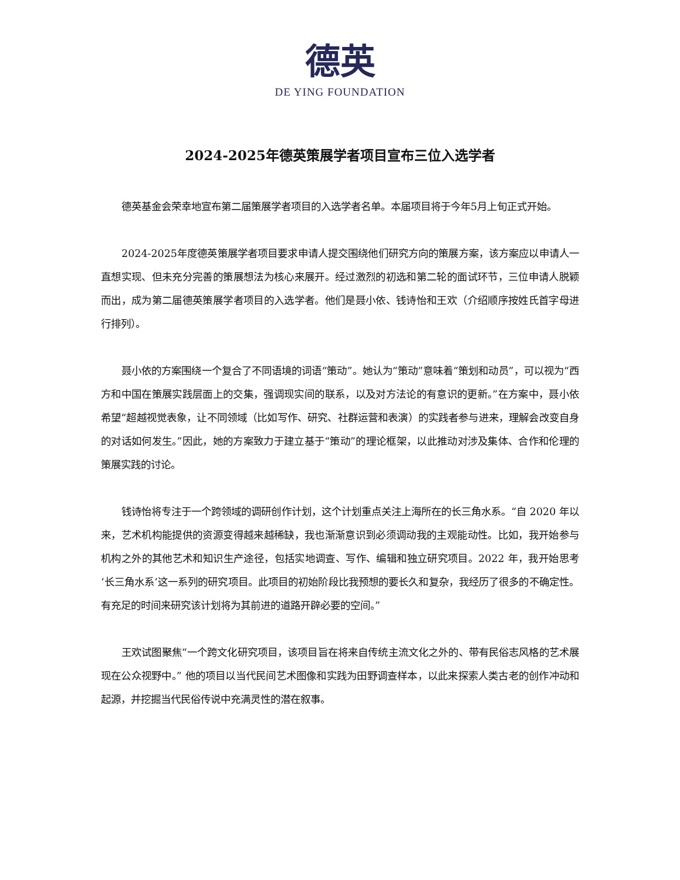德英
DE YING FOUNDATION
2024-2025年德英策展学者项目宣布三位入选学者
德英基金会荣幸地宣布第二届策展学者项目的入选学者名单。本届项目将于今年5月上旬正式开始。
2024-2025年度德英策展学者项目要求申请人提交围绕他们研究方向的策展方案，该方案应以申请人一直想实现、但未充分完善的策展想法为核心来展开。经过激烈的初选和第二轮的面试环节，三位申请人脱颖而出，成为第二届德英策展学者项目的入选学者。他们是聂小依、钱诗怡和王欢（介绍顺序按姓氏首字母进行排列）。
聂小依的方案围绕一个复合了不同语境的词语“策动”。她认为“策动”意味着“策划和动员”，可以视为“西方和中国在策展实践层面上的交集，强调现实间的联系，以及对方法论的有意识的更新。”在方案中，聂小依希望“超越视觉表象，让不同领域（比如写作、研究、社群运营和表演）的实践者参与进来，理解会改变自身的对话如何发生。”因此，她的方案致力于建立基于“策动”的理论框架，以此推动对涉及集体、合作和伦理的策展实践的讨论。
钱诗怡将专注于一个跨领域的调研创作计划，这个计划重点关注上海所在的长三角水系。“自 2020 年以来，艺术机构能提供的资源变得越来越稀缺，我也渐渐意识到必须调动我的主观能动性。比如，我开始参与机构之外的其他艺术和知识生产途径，包括实地调查、写作、编辑和独立研究项目。2022 年，我开始思考‘长三角水系’这一系列的研究项目。此项目的初始阶段比我预想的要长久和复杂，我经历了很多的不确定性。有充足的时间来研究该计划将为其前进的道路开辟必要的空间。”
王欢试图聚焦“一个跨文化研究项目，该项目旨在将来自传统主流文化之外的、带有民俗志风格的艺术展现在公众视野中。” 他的项目以当代民间艺术图像和实践为田野调查样本，以此来探索人类古老的创作冲动和起源，并挖掘当代民俗传说中充满灵性的潜在叙事。